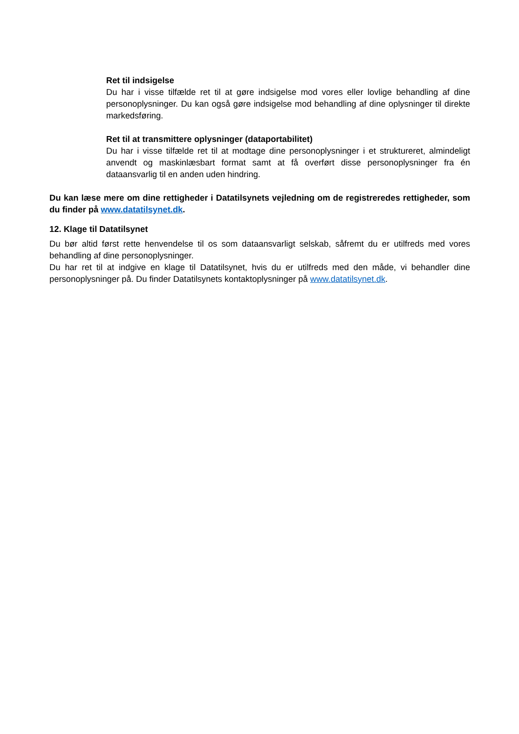Ret til indsigelse
Du har i visse tilfælde ret til at gøre indsigelse mod vores eller lovlige behandling af dine personoplysninger. Du kan også gøre indsigelse mod behandling af dine oplysninger til direkte markedsføring.
Ret til at transmittere oplysninger (dataportabilitet)
Du har i visse tilfælde ret til at modtage dine personoplysninger i et struktureret, almindeligt anvendt og maskinlæsbart format samt at få overført disse personoplysninger fra én dataansvarlig til en anden uden hindring.
Du kan læse mere om dine rettigheder i Datatilsynets vejledning om de registreredes rettigheder, som du finder på www.datatilsynet.dk.
12. Klage til Datatilsynet
Du bør altid først rette henvendelse til os som dataansvarligt selskab, såfremt du er utilfreds med vores behandling af dine personoplysninger.
Du har ret til at indgive en klage til Datatilsynet, hvis du er utilfreds med den måde, vi behandler dine personoplysninger på. Du finder Datatilsynets kontaktoplysninger på www.datatilsynet.dk.